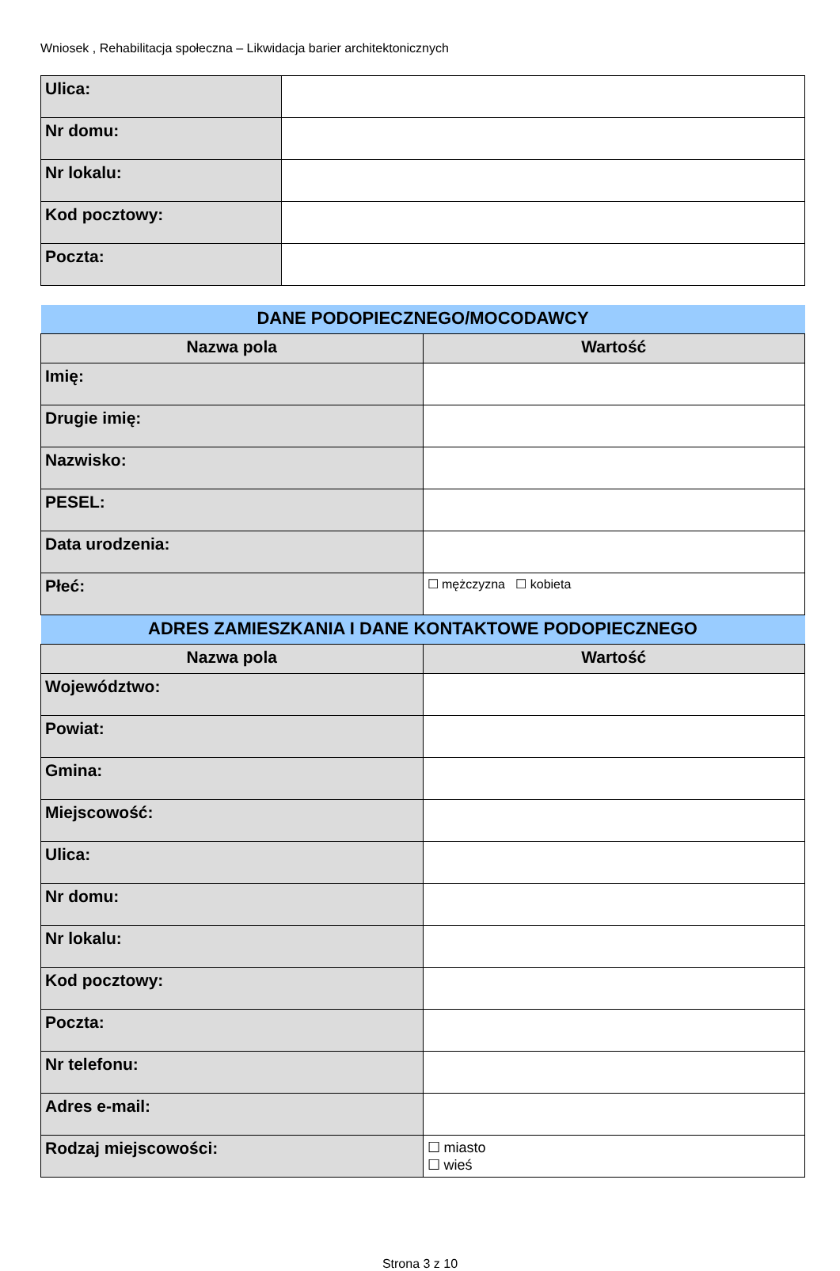Wniosek , Rehabilitacja społeczna – Likwidacja barier architektonicznych
| Ulica: | |
| Nr domu: | |
| Nr lokalu: | |
| Kod pocztowy: | |
| Poczta: | |
| DANE PODOPIECZNEGO/MOCODAWCY | |
| --- | --- |
| Nazwa pola | Wartość |
| Imię: | |
| Drugie imię: | |
| Nazwisko: | |
| PESEL: | |
| Data urodzenia: | |
| Płeć: | ☐ mężczyzna ☐ kobieta |
| ADRES ZAMIESZKANIA I DANE KONTAKTOWE PODOPIECZNEGO | |
| Nazwa pola | Wartość |
| Województwo: | |
| Powiat: | |
| Gmina: | |
| Miejscowość: | |
| Ulica: | |
| Nr domu: | |
| Nr lokalu: | |
| Kod pocztowy: | |
| Poczta: | |
| Nr telefonu: | |
| Adres e-mail: | |
| Rodzaj miejscowości: | ☐ miasto ☐ wieś |
Strona 3 z 10